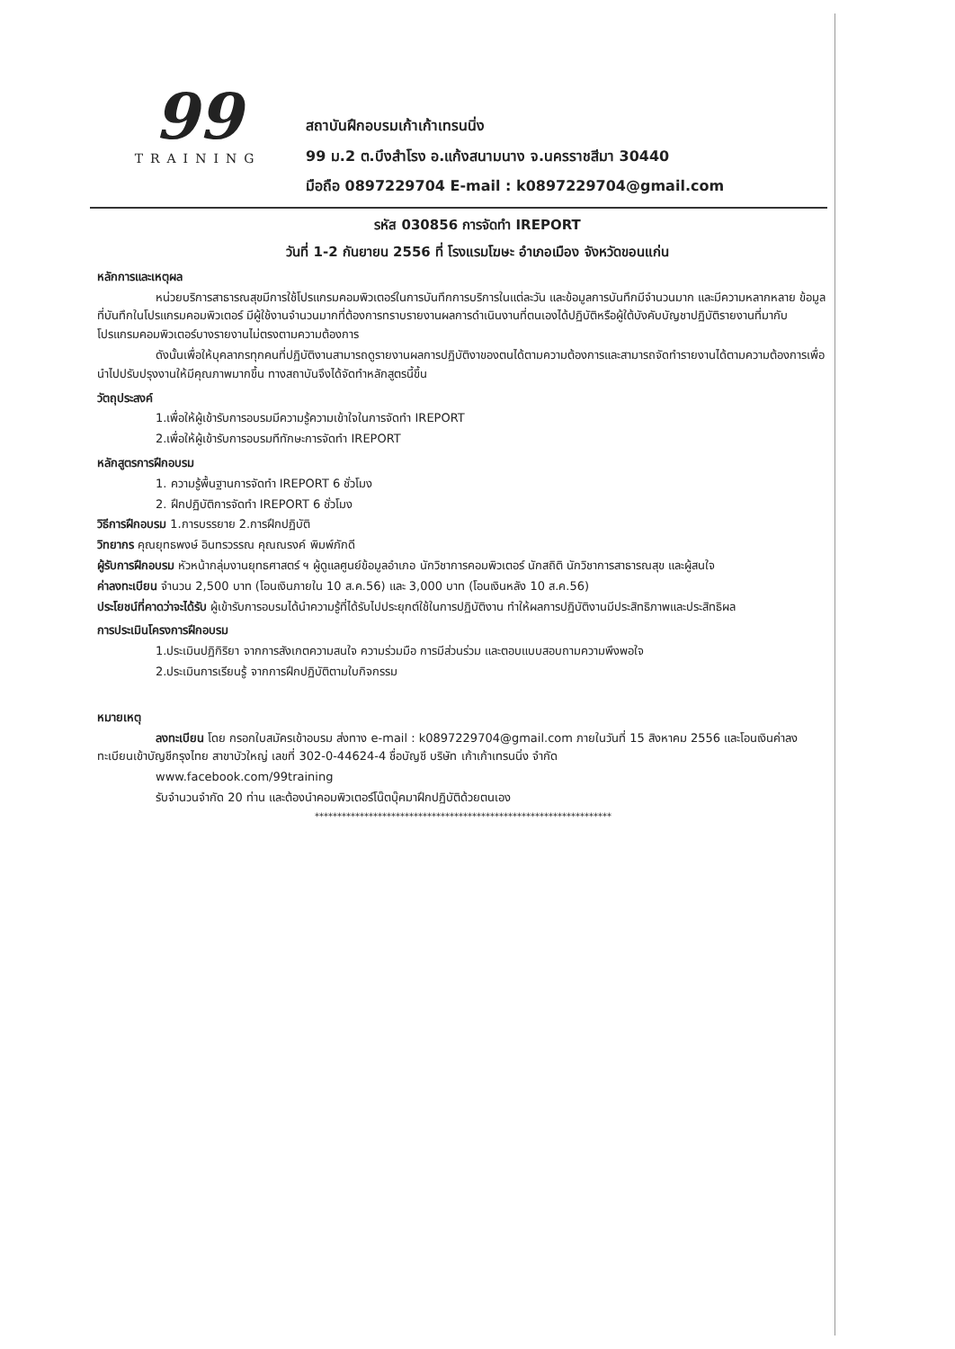99
TRAINING
สถาบันฝึกอบรมเก้าเก้าเทรนนิ่ง
99 ม.2 ต.บึงสำโรง อ.แก้งสนามนาง จ.นครราชสีมา 30440
มือถือ 0897229704 E-mail : k0897229704@gmail.com
รหัส 030856 การจัดทำ IREPORT
วันที่ 1-2 กันยายน 2556 ที่ โรงแรมโฆษะ อำเภอเมือง จังหวัดขอนแก่น
หลักการและเหตุผล
หน่วยบริการสาธารณสุขมีการใช้โปรแกรมคอมพิวเตอร์ในการบันทึกการบริการในแต่ละวัน และข้อมูลการบันทึกมีจำนวนมาก และมีความหลากหลาย ข้อมูลที่บันทึกในโปรแกรมคอมพิวเตอร์ มีผู้ใช้งานจำนวนมากที่ต้องการทราบรายงานผลการดำเนินงานที่ตนเองได้ปฏิบัติหรือผู้ใต้บังคับบัญชาปฏิบัติรายงานที่มากับโปรแกรมคอมพิวเตอร์บางรายงานไม่ตรงตามความต้องการ
ดังนั้นเพื่อให้บุคลากรทุกคนที่ปฏิบัติงานสามารถดูรายงานผลการปฏิบัติงาของตนได้ตามความต้องการและสามารถจัดทำรายงานได้ตามความต้องการเพื่อนำไปปรับปรุงงานให้มีคุณภาพมากขึ้น ทางสถาบันจึงได้จัดทำหลักสูตรนี้ขึ้น
วัตถุประสงค์
1.เพื่อให้ผู้เข้ารับการอบรมมีความรู้ความเข้าใจในการจัดทำ IREPORT
2.เพื่อให้ผู้เข้ารับการอบรมทีทักษะการจัดทำ IREPORT
หลักสูตรการฝึกอบรม
1. ความรู้พื้นฐานการจัดทำ IREPORT 6 ชั่วโมง
2. ฝึกปฏิบัติการจัดทำ IREPORT 6 ชั่วโมง
วิธีการฝึกอบรม 1.การบรรยาย 2.การฝึกปฏิบัติ
วิทยากร คุณยุทธพงษ์ อินทรวรรณ คุณณรงค์ พิมพ์ภักดี
ผู้รับการฝึกอบรม หัวหน้ากลุ่มงานยุทธศาสตร์ ฯ ผู้ดูแลศูนย์ข้อมูลอำเภอ นักวิชาการคอมพิวเตอร์ นักสถิติ นักวิชาการสาธารณสุข และผู้สนใจ
ค่าลงทะเบียน จำนวน 2,500 บาท (โอนเงินภายใน 10 ส.ค.56) และ 3,000 บาท (โอนเงินหลัง 10 ส.ค.56)
ประโยชน์ที่คาดว่าจะได้รับ ผู้เข้ารับการอบรมได้นำความรู้ที่ได้รับไปประยุกต์ใช้ในการปฏิบัติงาน ทำให้ผลการปฏิบัติงานมีประสิทธิภาพและประสิทธิผล
การประเมินโครงการฝึกอบรม
1.ประเมินปฏิกิริยา จากการสังเกตความสนใจ ความร่วมมือ การมีส่วนร่วม และตอบแบบสอบถามความพึงพอใจ
2.ประเมินการเรียนรู้ จากการฝึกปฏิบัติตามใบกิจกรรม
หมายเหตุ
ลงทะเบียน โดย กรอกใบสมัครเข้าอบรม ส่งทาง e-mail : k0897229704@gmail.com ภายในวันที่ 15 สิงหาคม 2556 และโอนเงินค่าลงทะเบียนเข้าบัญชีกรุงไทย สาขาบัวใหญ่ เลขที่ 302-0-44624-4 ชื่อบัญชี บริษัท เก้าเก้าเทรนนิ่ง จำกัด
www.facebook.com/99training
รับจำนวนจำกัด 20 ท่าน และต้องนำคอมพิวเตอร์โน๊ตบุ๊คมาฝึกปฏิบัติด้วยตนเอง
******************************************************************